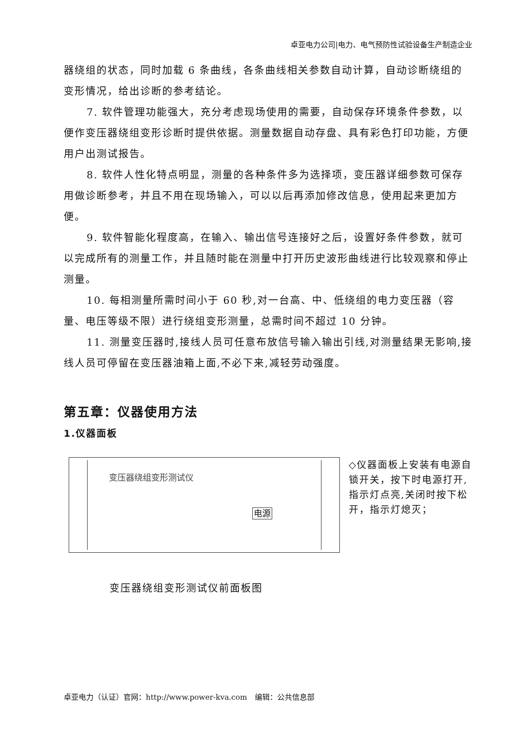卓亚电力公司|电力、电气预防性试验设备生产制造企业
器绕组的状态，同时加载 6 条曲线，各条曲线相关参数自动计算，自动诊断绕组的变形情况，给出诊断的参考结论。
7. 软件管理功能强大，充分考虑现场使用的需要，自动保存环境条件参数，以便作变压器绕组变形诊断时提供依据。测量数据自动存盘、具有彩色打印功能，方便用户出测试报告。
8. 软件人性化特点明显，测量的各种条件多为选择项，变压器详细参数可保存用做诊断参考，并且不用在现场输入，可以以后再添加修改信息，使用起来更加方便。
9. 软件智能化程度高，在输入、输出信号连接好之后，设置好条件参数，就可以完成所有的测量工作，并且随时能在测量中打开历史波形曲线进行比较观察和停止测量。
10. 每相测量所需时间小于 60 秒,对一台高、中、低绕组的电力变压器（容量、电压等级不限）进行绕组变形测量，总需时间不超过 10 分钟。
11. 测量变压器时,接线人员可任意布放信号输入输出引线,对测量结果无影响,接线人员可停留在变压器油箱上面,不必下来,减轻劳动强度。
第五章：仪器使用方法
1.仪器面板
变压器绕组变形测试仪
电源
◇仪器面板上安装有电源自锁开关，按下时电源打开,指示灯点亮,关闭时按下松开，指示灯熄灭；
变压器绕组变形测试仪前面板图
卓亚电力（认证）官网：http://www.power-kva.com　编辑：公共信息部